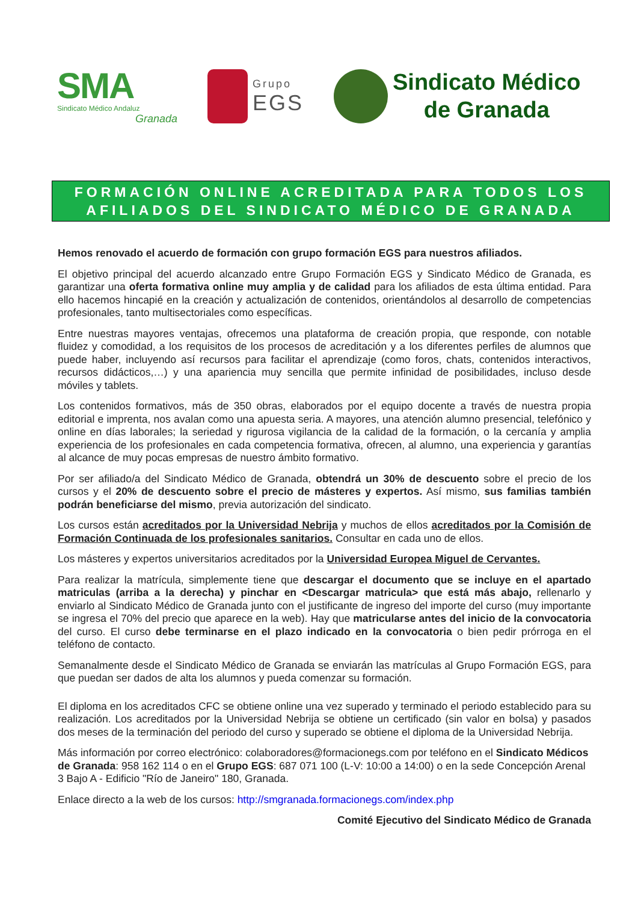SMA
Sindicato Médico Andaluz
Granada
Grupo
EGS
Sindicato Médico
de Granada
FORMACIÓN ONLINE ACREDITADA PARA TODOS LOS
AFILIADOS DEL SINDICATO MÉDICO DE GRANADA
Hemos renovado el acuerdo de formación con grupo formación EGS para nuestros afiliados.
El objetivo principal del acuerdo alcanzado entre Grupo Formación EGS y Sindicato Médico de Granada, es garantizar una oferta formativa online muy amplia y de calidad para los afiliados de esta última entidad. Para ello hacemos hincapié en la creación y actualización de contenidos, orientándolos al desarrollo de competencias profesionales, tanto multisectoriales como específicas.
Entre nuestras mayores ventajas, ofrecemos una plataforma de creación propia, que responde, con notable fluidez y comodidad, a los requisitos de los procesos de acreditación y a los diferentes perfiles de alumnos que puede haber, incluyendo así recursos para facilitar el aprendizaje (como foros, chats, contenidos interactivos, recursos didácticos,…) y una apariencia muy sencilla que permite infinidad de posibilidades, incluso desde móviles y tablets.
Los contenidos formativos, más de 350 obras, elaborados por el equipo docente a través de nuestra propia editorial e imprenta, nos avalan como una apuesta seria. A mayores, una atención alumno presencial, telefónico y online en días laborales; la seriedad y rigurosa vigilancia de la calidad de la formación, o la cercanía y amplia experiencia de los profesionales en cada competencia formativa, ofrecen, al alumno, una experiencia y garantías al alcance de muy pocas empresas de nuestro ámbito formativo.
Por ser afiliado/a del Sindicato Médico de Granada, obtendrá un 30% de descuento sobre el precio de los cursos y el 20% de descuento sobre el precio de másteres y expertos. Así mismo, sus familias también podrán beneficiarse del mismo, previa autorización del sindicato.
Los cursos están acreditados por la Universidad Nebrija y muchos de ellos acreditados por la Comisión de Formación Continuada de los profesionales sanitarios. Consultar en cada uno de ellos.
Los másteres y expertos universitarios acreditados por la Universidad Europea Miguel de Cervantes.
Para realizar la matrícula, simplemente tiene que descargar el documento que se incluye en el apartado matriculas (arriba a la derecha) y pinchar en <Descargar matricula> que está más abajo, rellenarlo y enviarlo al Sindicato Médico de Granada junto con el justificante de ingreso del importe del curso (muy importante se ingresa el 70% del precio que aparece en la web). Hay que matricularse antes del inicio de la convocatoria del curso. El curso debe terminarse en el plazo indicado en la convocatoria o bien pedir prórroga en el teléfono de contacto.
Semanalmente desde el Sindicato Médico de Granada se enviarán las matrículas al Grupo Formación EGS, para que puedan ser dados de alta los alumnos y pueda comenzar su formación.
El diploma en los acreditados CFC se obtiene online una vez superado y terminado el periodo establecido para su realización. Los acreditados por la Universidad Nebrija se obtiene un certificado (sin valor en bolsa) y pasados dos meses de la terminación del periodo del curso y superado se obtiene el diploma de la Universidad Nebrija.
Más información por correo electrónico: colaboradores@formacionegs.com por teléfono en el Sindicato Médicos de Granada: 958 162 114 o en el Grupo EGS: 687 071 100 (L-V: 10:00 a 14:00) o en la sede Concepción Arenal 3 Bajo A - Edificio "Río de Janeiro" 180, Granada.
Enlace directo a la web de los cursos: http://smgranada.formacionegs.com/index.php
Comité Ejecutivo del Sindicato Médico de Granada